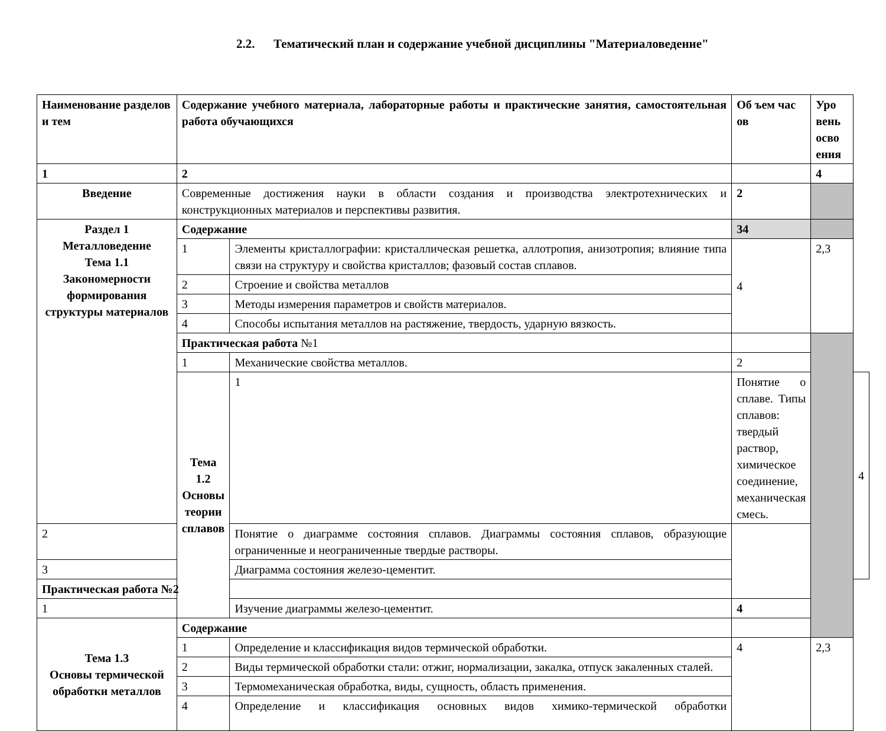2.2. Тематический план и содержание учебной дисциплины "Материаловедение"
| Наименование разделов и тем | Содержание учебного материала, лабораторные работы и практические занятия, самостоятельная работа обучающихся | | Об ъем час ов | Уро вень осво ения | |
| 1 | 2 | | | 4 | |
| Введение | Современные достижения науки в области создания и производства электротехнических и конструкционных материалов и перспективы развития. | | 2 | | |
| Раздел 1 Металловедение Тема 1.1 Закономерности формирования структуры материалов | Содержание | | 34 | | |
| | 1 | Элементы кристаллографии: кристаллическая решетка, аллотропия, анизотропия; влияние типа связи на структуру и свойства кристаллов; фазовый состав сплавов. | 4 | 2,3 | |
| | 2 | Строение и свойства металлов | | | |
| | 3 | Методы измерения параметров и свойств материалов. | | | |
| | 4 | Способы испытания металлов на растяжение, твердость, ударную вязкость. | | | |
| | Практическая работа №1 | | | | |
| | 1 | Механические свойства металлов. | 2 | | |
| | Тема 1.2 Основы теории сплавов | 1 | Понятие о сплаве. Типы сплавов: твердый раствор, химическое соединение, механическая смесь. | | 4 |
| 2 | | Понятие о диаграмме состояния сплавов. Диаграммы состояния сплавов, образующие ограниченные и неограниченные твердые растворы. | | | |
| 3 | | Диаграмма состояния железо-цементит. | | | |
| Практическая работа №2 | | | | | |
| 1 | | Изучение диаграммы железо-цементит. | 4 | | |
| Тема 1.3 Основы термической обработки металлов | Содержание | | | | |
| | 1 | Определение и классификация видов термической обработки. | 4 | 2,3 | |
| | 2 | Виды термической обработки стали: отжиг, нормализации, закалка, отпуск закаленных сталей. | | | |
| | 3 | Термомеханическая обработка, виды, сущность, область применения. | | | |
| | 4 | Определение и классификация основных видов химико-термической обработки | | | |